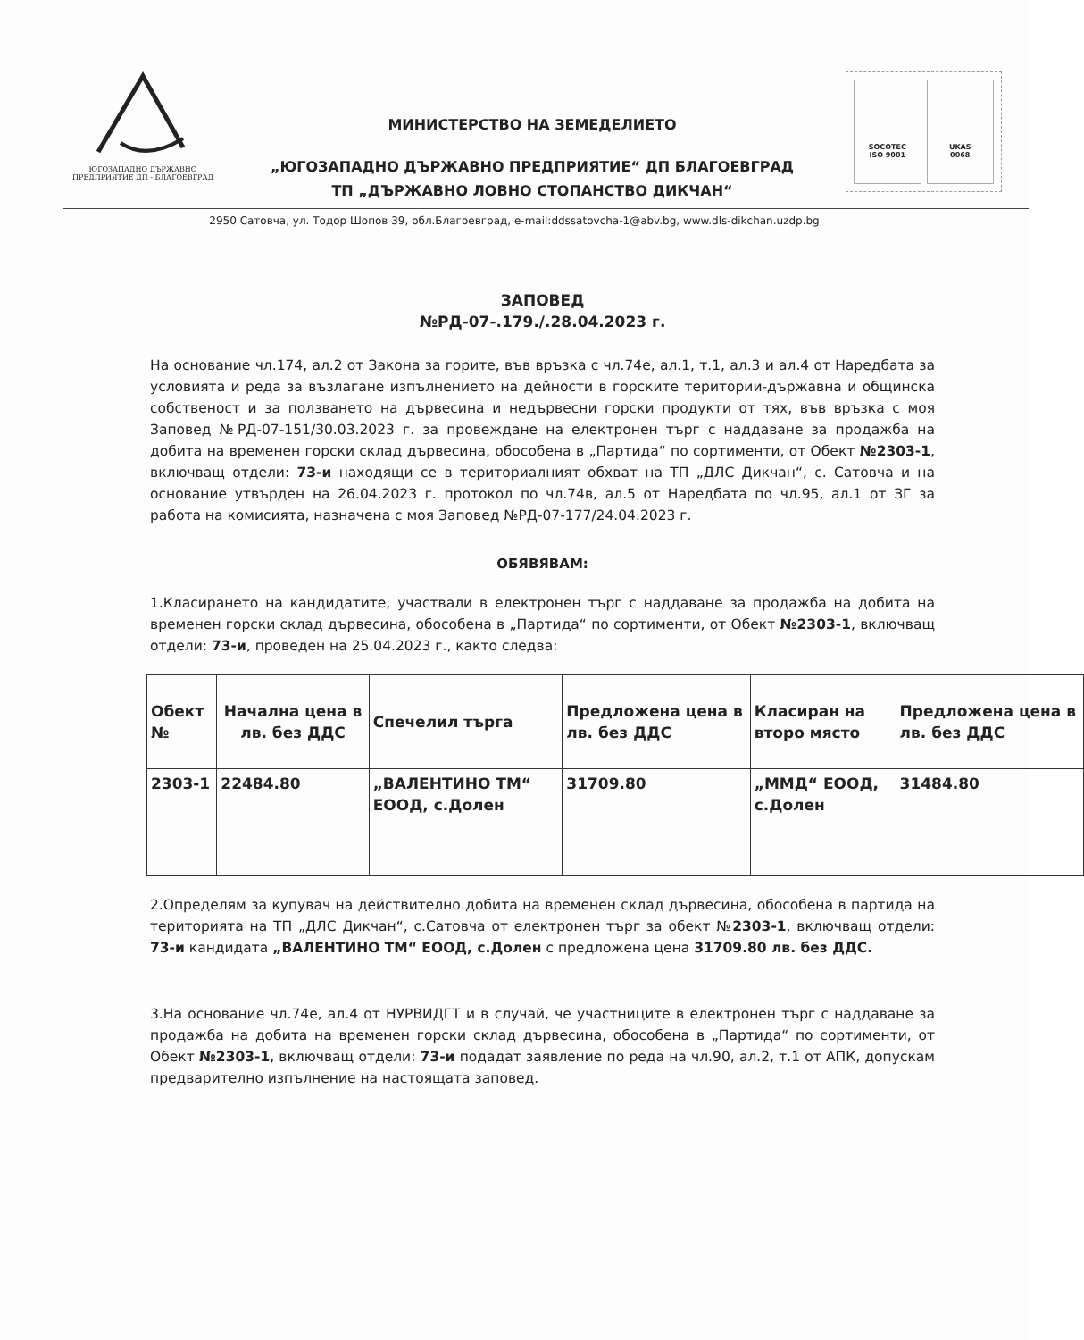ЮГОЗАПАДНО ДЪРЖАВНО
ПРЕДПРИЯТИЕ ДП - БЛАГОЕВГРАД
МИНИСТЕРСТВО НА ЗЕМЕДЕЛИЕТО
„ЮГОЗАПАДНО ДЪРЖАВНО ПРЕДПРИЯТИЕ“ ДП БЛАГОЕВГРАД
ТП „ДЪРЖАВНО ЛОВНО СТОПАНСТВО ДИКЧАН“
SOCOTEC
ISO 9001
UKAS
0068
2950 Сатовча, ул. Тодор Шопов 39, обл.Благоевград, e-mail:ddssatovcha-1@abv.bg, www.dls-dikchan.uzdp.bg
ЗАПОВЕД
№РД-07-.179./.28.04.2023 г.
На основание чл.174, ал.2 от Закона за горите, във връзка с чл.74е, ал.1, т.1, ал.3 и ал.4 от Наредбата за условията и реда за възлагане изпълнението на дейности в горските територии-държавна и общинска собственост и за ползването на дървесина и недървесни горски продукти от тях, във връзка с моя Заповед №РД-07-151/30.03.2023 г. за провеждане на електронен търг с наддаване за продажба на добита на временен горски склад дървесина, обособена в „Партида“ по сортименти, от Обект №2303-1, включващ отдели: 73-и находящи се в териториалният обхват на ТП „ДЛС Дикчан“, с. Сатовча и на основание утвърден на 26.04.2023 г. протокол по чл.74в, ал.5 от Наредбата по чл.95, ал.1 от ЗГ за работа на комисията, назначена с моя Заповед №РД-07-177/24.04.2023 г.
ОБЯВЯВАМ:
1.Класирането на кандидатите, участвали в електронен търг с наддаване за продажба на добита на временен горски склад дървесина, обособена в „Партида“ по сортименти, от Обект №2303-1, включващ отдели: 73-и, проведен на 25.04.2023 г., както следва:
| Обект № | Начална цена в лв. без ДДС | Спечелил търга | Предложена цена в лв. без ДДС | Класиран на второ място | Предложена цена в лв. без ДДС |
| --- | --- | --- | --- | --- | --- |
| 2303-1 | 22484.80 | „ВАЛЕНТИНО ТМ“ ЕООД, с.Долен | 31709.80 | „ММД“ ЕООД, с.Долен | 31484.80 |
2.Определям за купувач на действително добита на временен склад дървесина, обособена в партида на територията на ТП „ДЛС Дикчан“, с.Сатовча от електронен търг за обект №2303-1, включващ отдели: 73-и кандидата „ВАЛЕНТИНО ТМ“ ЕООД, с.Долен с предложена цена 31709.80 лв. без ДДС.
3.На основание чл.74е, ал.4 от НУРВИДГТ и в случай, че участниците в електронен търг с наддаване за продажба на добита на временен горски склад дървесина, обособена в „Партида“ по сортименти, от Обект №2303-1, включващ отдели: 73-и подадат заявление по реда на чл.90, ал.2, т.1 от АПК, допускам предварително изпълнение на настоящата заповед.